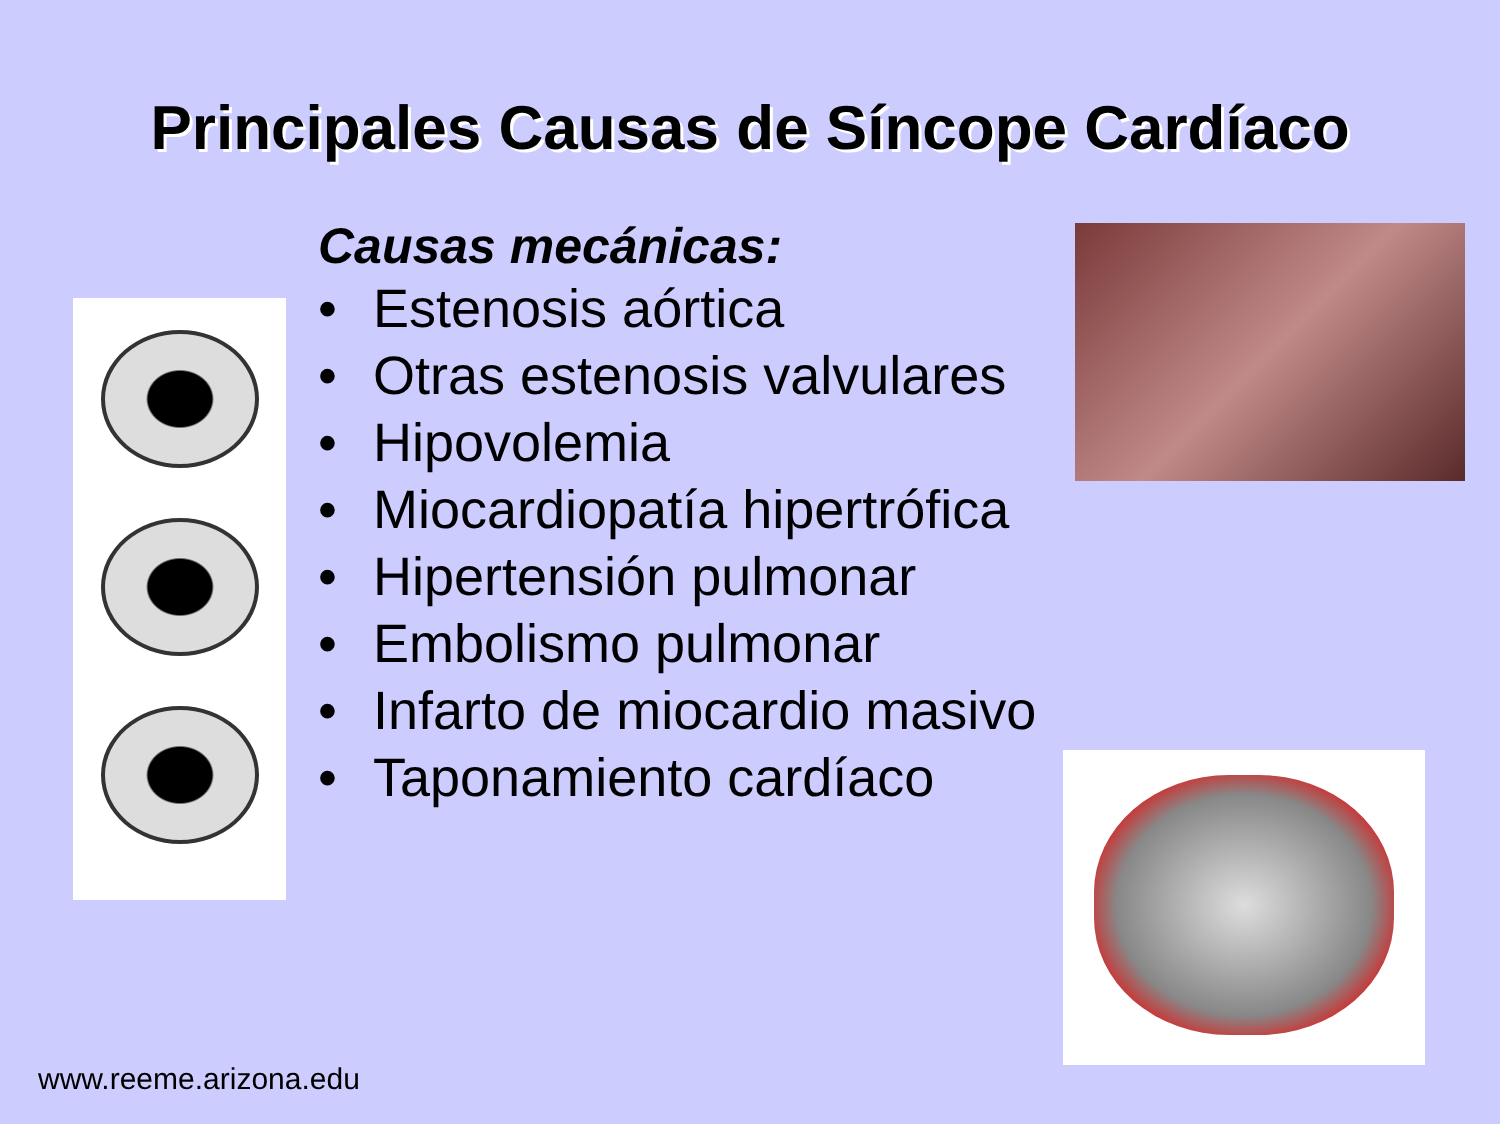Principales Causas de Síncope Cardíaco
Causas mecánicas:
• Estenosis aórtica
• Otras estenosis valvulares
• Hipovolemia
• Miocardiopatía hipertrófica
• Hipertensión pulmonar
• Embolismo pulmonar
• Infarto de miocardio masivo
• Taponamiento cardíaco
www.reeme.arizona.edu